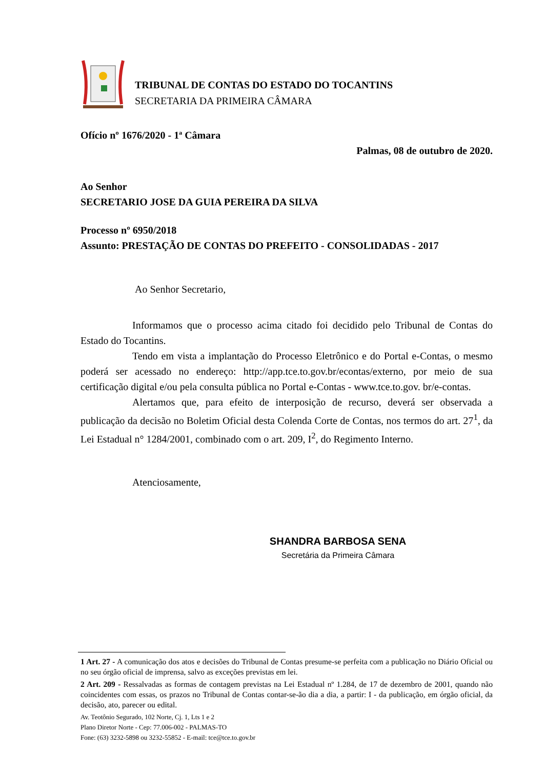TRIBUNAL DE CONTAS DO ESTADO DO TOCANTINS
SECRETARIA DA PRIMEIRA CÂMARA
Ofício nº 1676/2020 - 1ª Câmara
Palmas, 08 de outubro de 2020.
Ao Senhor
SECRETARIO JOSE DA GUIA PEREIRA DA SILVA
Processo nº 6950/2018
Assunto: PRESTAÇÃO DE CONTAS DO PREFEITO - CONSOLIDADAS - 2017
Ao Senhor Secretario,
Informamos que o processo acima citado foi decidido pelo Tribunal de Contas do Estado do Tocantins.
Tendo em vista a implantação do Processo Eletrônico e do Portal e-Contas, o mesmo poderá ser acessado no endereço: http://app.tce.to.gov.br/econtas/externo, por meio de sua certificação digital e/ou pela consulta pública no Portal e-Contas - www.tce.to.gov. br/e-contas.
Alertamos que, para efeito de interposição de recurso, deverá ser observada a publicação da decisão no Boletim Oficial desta Colenda Corte de Contas, nos termos do art. 27<sup>1</sup>, da Lei Estadual n° 1284/2001, combinado com o art. 209, I<sup>2</sup>, do Regimento Interno.
Atenciosamente,
SHANDRA BARBOSA SENA
Secretária da Primeira Câmara
1 Art. 27 - A comunicação dos atos e decisões do Tribunal de Contas presume-se perfeita com a publicação no Diário Oficial ou no seu órgão oficial de imprensa, salvo as exceções previstas em lei.
2 Art. 209 - Ressalvadas as formas de contagem previstas na Lei Estadual nº 1.284, de 17 de dezembro de 2001, quando não coincidentes com essas, os prazos no Tribunal de Contas contar-se-ão dia a dia, a partir: I - da publicação, em órgão oficial, da decisão, ato, parecer ou edital.
Av. Teotônio Segurado, 102 Norte, Cj. 1, Lts 1 e 2
Plano Diretor Norte - Cep: 77.006-002 - PALMAS-TO
Fone: (63) 3232-5898 ou 3232-55852 - E-mail: tce@tce.to.gov.br